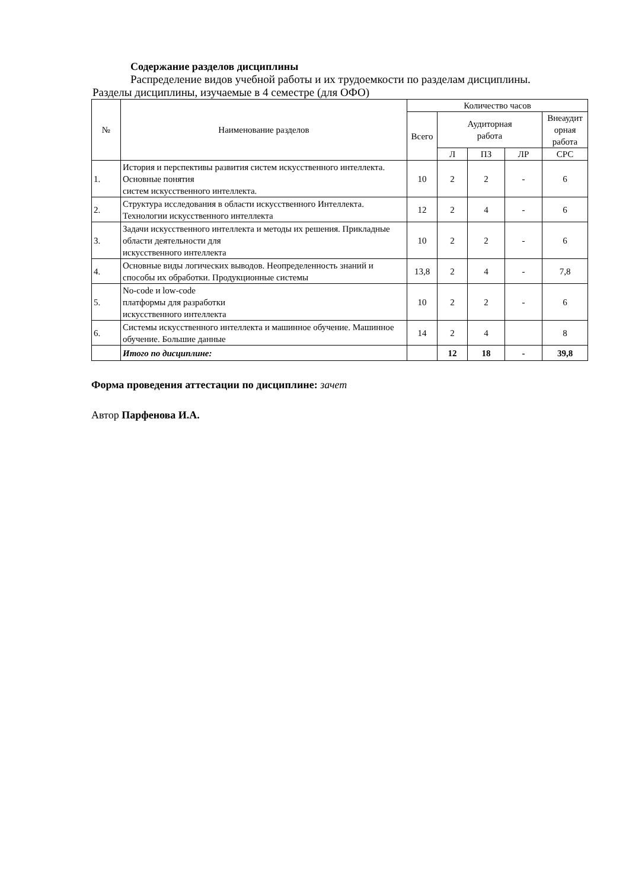Содержание разделов дисциплины
Распределение видов учебной работы и их трудоемкости по разделам дисциплины.
Разделы дисциплины, изучаемые в 4 семестре (для ОФО)
| № | Наименование разделов | Количество часов | | | | |
| --- | --- | --- | --- | --- | --- | --- |
| | | Всего | Аудиторная работа | | | Внеаудит орная работа |
| | | | Л | ПЗ | ЛР | СРС |
| 1. | История и перспективы развития систем искусственного интеллекта. Основные понятия систем искусственного интеллекта. | 10 | 2 | 2 | - | 6 |
| 2. | Структура исследования в области искусственного Интеллекта. Технологии искусственного интеллекта | 12 | 2 | 4 | - | 6 |
| 3. | Задачи искусственного интеллекта и методы их решения. Прикладные области деятельности для искусственного интеллекта | 10 | 2 | 2 | - | 6 |
| 4. | Основные виды логических выводов. Неопределенность знаний и способы их обработки. Продукционные системы | 13,8 | 2 | 4 | - | 7,8 |
| 5. | No-code и low-code платформы для разработки искусственного интеллекта | 10 | 2 | 2 | - | 6 |
| 6. | Системы искусственного интеллекта и машинное обучение. Машинное обучение. Большие данные | 14 | 2 | 4 | | 8 |
| | Итого по дисциплине: | | 12 | 18 | - | 39,8 |
Форма проведения аттестации по дисциплине: зачет
Автор Парфенова И.А.